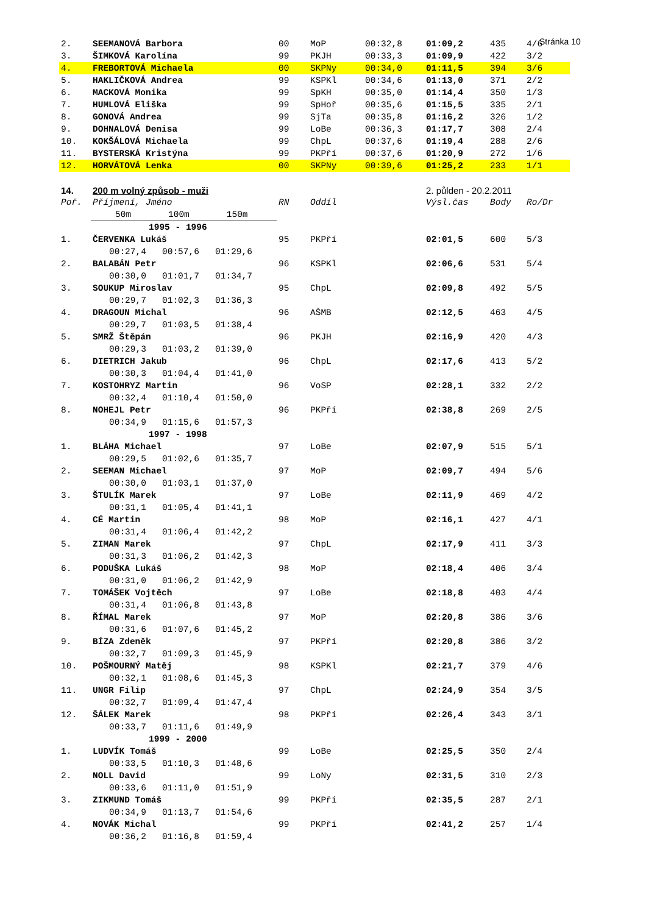Stránka 10
| 2. | SEEMANOVÁ Barbora | 00 | MoP | 00:32,8 | 01:09,2 | 435 | 4/6 |
| 3. | ŠIMKOVÁ Karolína | 99 | PKJH | 00:33,3 | 01:09,9 | 422 | 3/2 |
| 4. | FREBORTOVÁ Michaela | 00 | SKPNy | 00:34,0 | 01:11,5 | 394 | 3/6 |
| 5. | HAKLIČKOVÁ Andrea | 99 | KSPKl | 00:34,6 | 01:13,0 | 371 | 2/2 |
| 6. | MACKOVÁ Monika | 99 | SpKH | 00:35,0 | 01:14,4 | 350 | 1/3 |
| 7. | HUMLOVÁ Eliška | 99 | SpHoř | 00:35,6 | 01:15,5 | 335 | 2/1 |
| 8. | GONOVÁ Andrea | 99 | SjTa | 00:35,8 | 01:16,2 | 326 | 1/2 |
| 9. | DOHNALOVÁ Denisa | 99 | LoBe | 00:36,3 | 01:17,7 | 308 | 2/4 |
| 10. | KOKŠÁLOVÁ Michaela | 99 | ChpL | 00:37,6 | 01:19,4 | 288 | 2/6 |
| 11. | BYSTERSKÁ Kristýna | 99 | PKPří | 00:37,6 | 01:20,9 | 272 | 1/6 |
| 12. | HORVÁTOVÁ Lenka | 00 | SKPNy | 00:39,6 | 01:25,2 | 233 | 1/1 |
| 14. | 200 m volný způsob - muži | | | | 2. půlden - 20.2.2011 | | |
| Poř. | Příjmení, Jméno | RN | Oddíl | | Výsl.čas | Body | Ro/Dr |
| | 50m 100m 150m | | | | | | |
| | 1995 - 1996 | | | | | | |
| 1. | ČERVENKA Lukáš | 95 | PKPří | | 02:01,5 | 600 | 5/3 |
| | 00:27,4 00:57,6 01:29,6 | | | | | | |
| 2. | BALABÁN Petr | 96 | KSPKl | | 02:06,6 | 531 | 5/4 |
| | 00:30,0 01:01,7 01:34,7 | | | | | | |
| 3. | SOUKUP Miroslav | 95 | ChpL | | 02:09,8 | 492 | 5/5 |
| | 00:29,7 01:02,3 01:36,3 | | | | | | |
| 4. | DRAGOUN Michal | 96 | AŠMB | | 02:12,5 | 463 | 4/5 |
| | 00:29,7 01:03,5 01:38,4 | | | | | | |
| 5. | SMRŽ Štěpán | 96 | PKJH | | 02:16,9 | 420 | 4/3 |
| | 00:29,3 01:03,2 01:39,0 | | | | | | |
| 6. | DIETRICH Jakub | 96 | ChpL | | 02:17,6 | 413 | 5/2 |
| | 00:30,3 01:04,4 01:41,0 | | | | | | |
| 7. | KOSTOHRYZ Martin | 96 | VoSP | | 02:28,1 | 332 | 2/2 |
| | 00:32,4 01:10,4 01:50,0 | | | | | | |
| 8. | NOHEJL Petr | 96 | PKPří | | 02:38,8 | 269 | 2/5 |
| | 00:34,9 01:15,6 01:57,3 | | | | | | |
| | 1997 - 1998 | | | | | | |
| 1. | BLÁHA Michael | 97 | LoBe | | 02:07,9 | 515 | 5/1 |
| | 00:29,5 01:02,6 01:35,7 | | | | | | |
| 2. | SEEMAN Michael | 97 | MoP | | 02:09,7 | 494 | 5/6 |
| | 00:30,0 01:03,1 01:37,0 | | | | | | |
| 3. | ŠTULÍK Marek | 97 | LoBe | | 02:11,9 | 469 | 4/2 |
| | 00:31,1 01:05,4 01:41,1 | | | | | | |
| 4. | CÉ Martin | 98 | MoP | | 02:16,1 | 427 | 4/1 |
| | 00:31,4 01:06,4 01:42,2 | | | | | | |
| 5. | ZIMAN Marek | 97 | ChpL | | 02:17,9 | 411 | 3/3 |
| | 00:31,3 01:06,2 01:42,3 | | | | | | |
| 6. | PODUŠKA Lukáš | 98 | MoP | | 02:18,4 | 406 | 3/4 |
| | 00:31,0 01:06,2 01:42,9 | | | | | | |
| 7. | TOMÁŠEK Vojtěch | 97 | LoBe | | 02:18,8 | 403 | 4/4 |
| | 00:31,4 01:06,8 01:43,8 | | | | | | |
| 8. | ŘÍMAL Marek | 97 | MoP | | 02:20,8 | 386 | 3/6 |
| | 00:31,6 01:07,6 01:45,2 | | | | | | |
| 9. | BÍZA Zdeněk | 97 | PKPří | | 02:20,8 | 386 | 3/2 |
| | 00:32,7 01:09,3 01:45,9 | | | | | | |
| 10. | POŠMOURNÝ Matěj | 98 | KSPKl | | 02:21,7 | 379 | 4/6 |
| | 00:32,1 01:08,6 01:45,3 | | | | | | |
| 11. | UNGR Filip | 97 | ChpL | | 02:24,9 | 354 | 3/5 |
| | 00:32,7 01:09,4 01:47,4 | | | | | | |
| 12. | ŠÁLEK Marek | 98 | PKPří | | 02:26,4 | 343 | 3/1 |
| | 00:33,7 01:11,6 01:49,9 | | | | | | |
| | 1999 - 2000 | | | | | | |
| 1. | LUDVÍK Tomáš | 99 | LoBe | | 02:25,5 | 350 | 2/4 |
| | 00:33,5 01:10,3 01:48,6 | | | | | | |
| 2. | NOLL David | 99 | LoNy | | 02:31,5 | 310 | 2/3 |
| | 00:33,6 01:11,0 01:51,9 | | | | | | |
| 3. | ZIKMUND Tomáš | 99 | PKPří | | 02:35,5 | 287 | 2/1 |
| | 00:34,9 01:13,7 01:54,6 | | | | | | |
| 4. | NOVÁK Michal | 99 | PKPří | | 02:41,2 | 257 | 1/4 |
| | 00:36,2 01:16,8 01:59,4 | | | | | | |